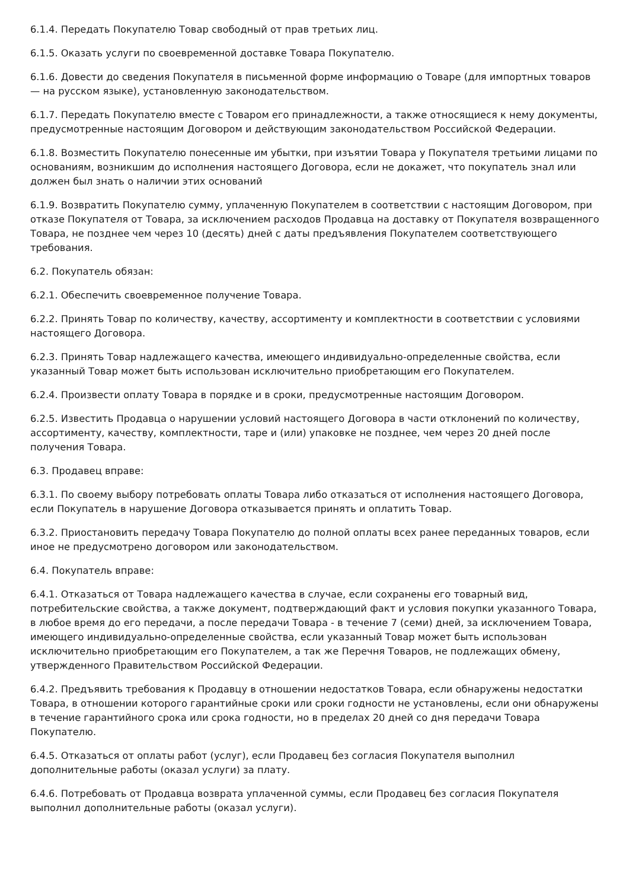6.1.4. Передать Покупателю Товар свободный от прав третьих лиц.
6.1.5. Оказать услуги по своевременной доставке Товара Покупателю.
6.1.6. Довести до сведения Покупателя в письменной форме информацию о Товаре (для импортных товаров — на русском языке), установленную законодательством.
6.1.7. Передать Покупателю вместе с Товаром его принадлежности, а также относящиеся к нему документы, предусмотренные настоящим Договором и действующим законодательством Российской Федерации.
6.1.8. Возместить Покупателю понесенные им убытки, при изъятии Товара у Покупателя третьими лицами по основаниям, возникшим до исполнения настоящего Договора, если не докажет, что покупатель знал или должен был знать о наличии этих оснований
6.1.9. Возвратить Покупателю сумму, уплаченную Покупателем в соответствии с настоящим Договором, при отказе Покупателя от Товара, за исключением расходов Продавца на доставку от Покупателя возвращенного Товара, не позднее чем через 10 (десять) дней с даты предъявления Покупателем соответствующего требования.
6.2. Покупатель обязан:
6.2.1. Обеспечить своевременное получение Товара.
6.2.2. Принять Товар по количеству, качеству, ассортименту и комплектности в соответствии с условиями настоящего Договора.
6.2.3. Принять Товар надлежащего качества, имеющего индивидуально-определенные свойства, если указанный Товар может быть использован исключительно приобретающим его Покупателем.
6.2.4. Произвести оплату Товара в порядке и в сроки, предусмотренные настоящим Договором.
6.2.5. Известить Продавца о нарушении условий настоящего Договора в части отклонений по количеству, ассортименту, качеству, комплектности, таре и (или) упаковке не позднее, чем через 20 дней после получения Товара.
6.3. Продавец вправе:
6.3.1. По своему выбору потребовать оплаты Товара либо отказаться от исполнения настоящего Договора, если Покупатель в нарушение Договора отказывается принять и оплатить Товар.
6.3.2. Приостановить передачу Товара Покупателю до полной оплаты всех ранее переданных товаров, если иное не предусмотрено договором или законодательством.
6.4. Покупатель вправе:
6.4.1. Отказаться от Товара надлежащего качества в случае, если сохранены его товарный вид, потребительские свойства, а также документ, подтверждающий факт и условия покупки указанного Товара, в любое время до его передачи, а после передачи Товара - в течение 7 (семи) дней, за исключением Товара, имеющего индивидуально-определенные свойства, если указанный Товар может быть использован исключительно приобретающим его Покупателем, а так же Перечня Товаров, не подлежащих обмену, утвержденного Правительством Российской Федерации.
6.4.2. Предъявить требования к Продавцу в отношении недостатков Товара, если обнаружены недостатки Товара, в отношении которого гарантийные сроки или сроки годности не установлены, если они обнаружены в течение гарантийного срока или срока годности, но в пределах 20 дней со дня передачи Товара Покупателю.
6.4.5. Отказаться от оплаты работ (услуг), если Продавец без согласия Покупателя выполнил дополнительные работы (оказал услуги) за плату.
6.4.6. Потребовать от Продавца возврата уплаченной суммы, если Продавец без согласия Покупателя выполнил дополнительные работы (оказал услуги).